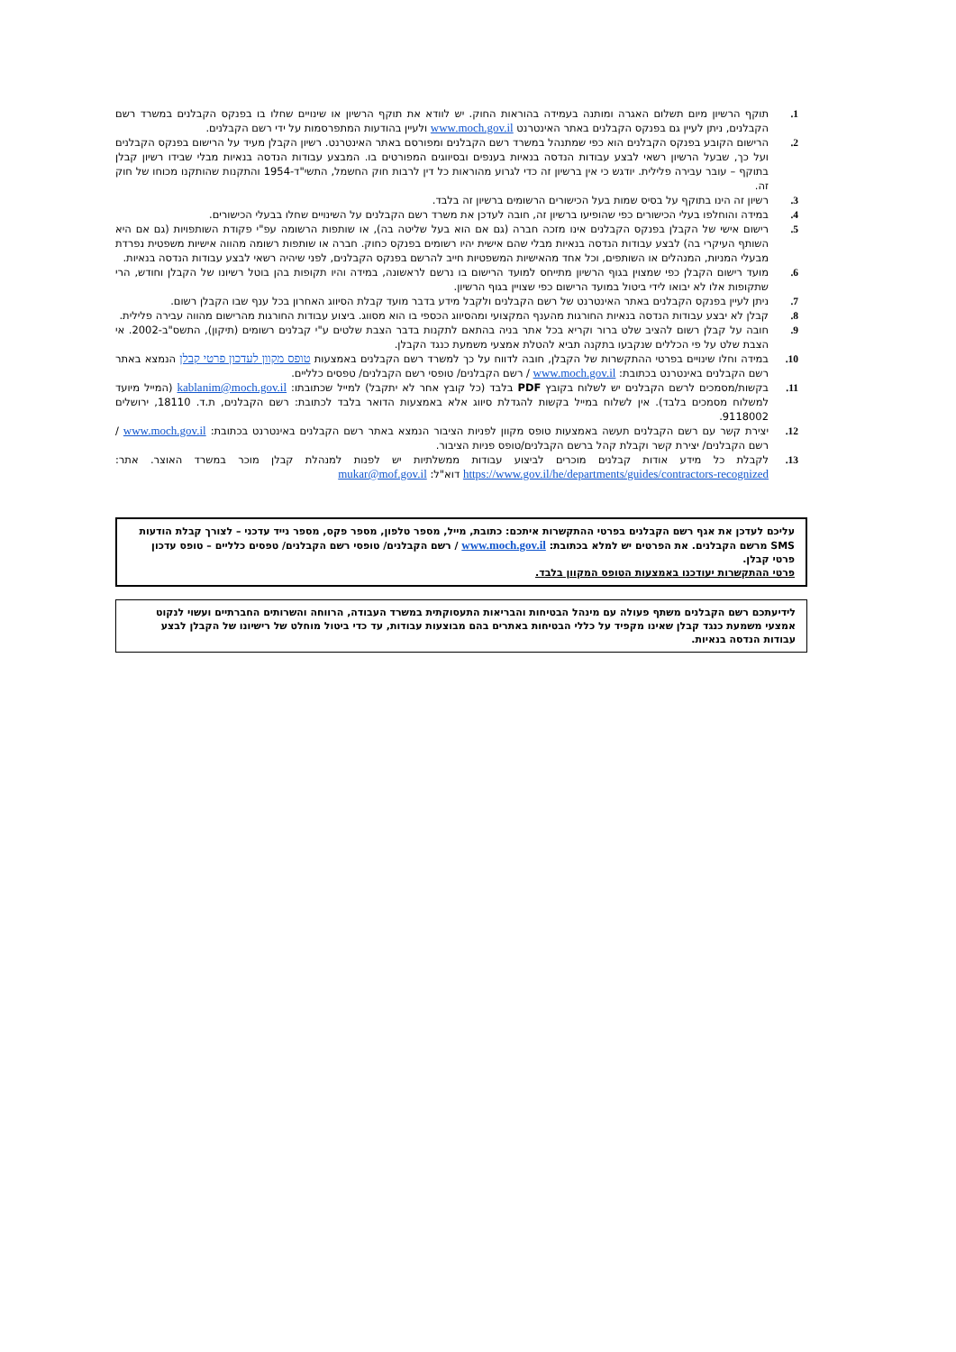1. תוקף הרשיון מיום תשלום האגרה ומותנה בעמידה בהוראות החוק. יש לוודא את תוקף הרשיון או שינויים שחלו בו בפנקס הקבלנים במשרד רשם הקבלנים, ניתן לעיין גם בפנקס הקבלנים באתר האינטרנט www.moch.gov.il ולעיין בהודעות המתפרסמות על ידי רשם הקבלנים.
2. הרישום הקובע בפנקס הקבלנים הוא כפי שמתנהל במשרד רשם הקבלנים ומפורסם באתר האינטרנט. רשיון הקבלן מעיד על הרישום בפנקס הקבלנים ועל כך, שבעל הרשיון רשאי לבצע עבודות הנדסה בנאיות בענפים ובסיווגים המפורטים בו. המבצע עבודות הנדסה בנאיות מבלי שבידו רשיון קבלן בתוקף – עובר עבירה פלילית. יודגש כי אין ברשיון זה כדי לגרוע מהוראות כל דין לרבות חוק החשמל, התשי"ד-1954 והתקנות שהותקנו מכוחו של חוק זה.
3. רשיון זה הינו בתוקף על בסיס שמות בעל הכישורים הרשומים ברשיון זה בלבד.
4. במידה והוחלפו בעלי הכישורים כפי שהופיעו ברשיון זה, חובה לעדכן את משרד רשם הקבלנים על השינויים שחלו בבעלי הכישורים.
5. רישום אישי של הקבלן בפנקס הקבלנים אינו מזכה חברה (גם אם הוא בעל שליטה בה), או שותפות הרשומה עפ"י פקודת השותפויות (גם אם היא השותף העיקרי בה) לבצע עבודות הנדסה בנאיות מבלי שהם אישית יהיו רשומים בפנקס כחוק. חברה או שותפות רשומה מהווה אישיות משפטית נפרדת מבעלי המניות, המנהלים או השותפים, וכל אחד מהאישיות המשפטיות חייב להרשם בפנקס הקבלנים, לפני שיהיה רשאי לבצע עבודות הנדסה בנאיות.
6. מועד רישום הקבלן כפי שמצוין בגוף הרשיון מתייחס למועד הרישום בו נרשם לראשונה, במידה והיו תקופות בהן בוטל רשיונו של הקבלן וחודש, הרי שתקופות אלו לא יבואו לידי ביטול במועד הרישום כפי שצויין בגוף הרשיון.
7. ניתן לעיין בפנקס הקבלנים באתר האינטרנט של רשם הקבלנים ולקבל מידע בדבר מועד קבלת הסיווג האחרון בכל ענף שבו הקבלן רשום.
8. קבלן לא יבצע עבודות הנדסה בנאיות החורגות מהענף המקצועי ומהסיווג הכספי בו הוא מסווג. ביצוע עבודות החורגות מהרישום מהווה עבירה פלילית.
9. חובה על קבלן רשום להציב שלט ברור וקריא בכל אתר בניה בהתאם לתקנות בדבר הצבת שלטים ע"י קבלנים רשומים (תיקון), התשס"ב-2002. אי הצבת שלט על פי הכללים שנקבעו בתקנה תביא להטלת אמצעי משמעת כנגד הקבלן.
10. במידה וחלו שינויים בפרטי ההתקשרות של הקבלן, חובה לדווח על כך למשרד רשם הקבלנים באמצעות טופס מקוון לעדכון פרטי קבלן הנמצא באתר רשם הקבלנים באינטרנט בכתובת: www.moch.gov.il / רשם הקבלנים/ טופסי רשם הקבלנים/ טפסים כלליים.
11. בקשות/מסמכים לרשם הקבלנים יש לשלוח בקובץ PDF בלבד (כל קובץ אחר לא יתקבל) למייל שכתובתו: kablanim@moch.gov.il (המייל מיועד למשלוח מסמכים בלבד). אין לשלוח במייל בקשות להגדלת סיווג אלא באמצעות הדואר בלבד לכתובת: רשם הקבלנים, ת.ד. 18110, ירושלים 9118002.
12. יצירת קשר עם רשם הקבלנים תעשה באמצעות טופס מקוון לפניות הציבור הנמצא באתר רשם הקבלנים באינטרנט בכתובת: www.moch.gov.il / רשם הקבלנים/ יצירת קשר וקבלת קהל ברשם הקבלנים/טופס פניות הציבור.
13. לקבלת כל מידע אודות קבלנים מוכרים לביצוע עבודות ממשלתיות יש לפנות למנהלת קבלן מוכר במשרד האוצר. אתר: https://www.gov.il/he/departments/guides/contractors-recognized דוא"ל: mukar@mof.gov.il
עליכם לעדכן את אגף רשם הקבלנים בפרטי ההתקשרות איתכם: כתובת, מייל, מספר טלפון, מספר פקס, מספר נייד עדכני – לצורך קבלת הודעות SMS מרשם הקבלנים. את הפרטים יש למלא בכתובת: www.moch.gov.il / רשם הקבלנים/ טופסי רשם הקבלנים/ טפסים כלליים – טופס עדכון פרטי קבלן.
פרטי ההתקשרות יעודכנו באמצעות הטופס המקוון בלבד.
לידיעתכם רשם הקבלנים משתף פעולה עם מינהל הבטיחות והבריאות התעסוקתית במשרד העבודה, הרווחה והשרותים החברתיים ועשוי לנקוט אמצעי משמעת כנגד קבלן שאינו מקפיד על כללי הבטיחות באתרים בהם מבוצעות עבודות, עד כדי ביטול מוחלט של רישיונו של הקבלן לבצע עבודות הנדסה בנאיות.